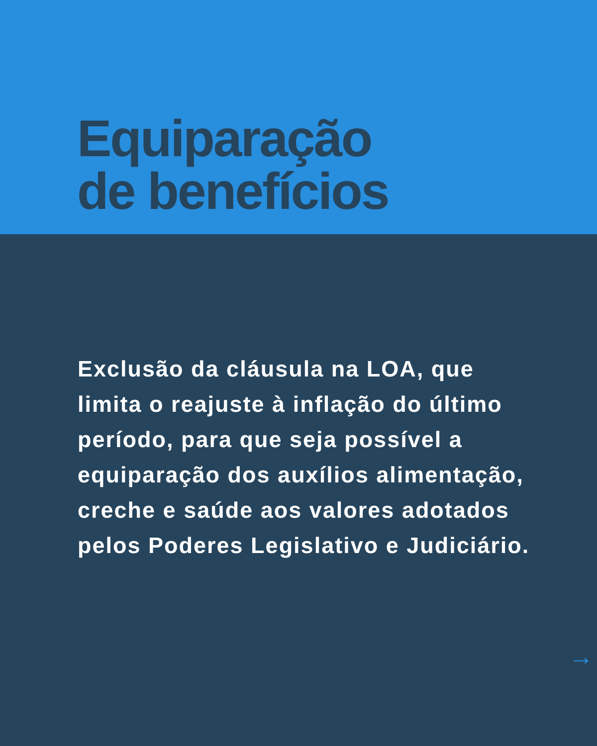Equiparação
de benefícios
Exclusão da cláusula na LOA, que limita o reajuste à inflação do último período, para que seja possível a equiparação dos auxílios alimentação, creche e saúde aos valores adotados pelos Poderes Legislativo e Judiciário.
→